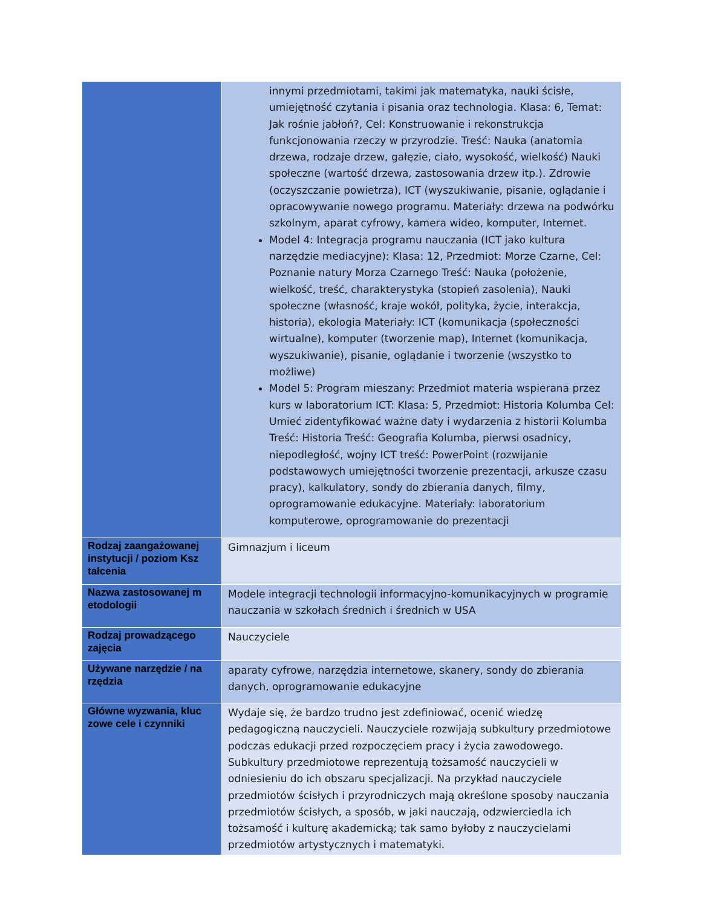| | innymi przedmiotami, takimi jak matematyka, nauki ścisłe, umiejętność czytania i pisania oraz technologia. Klasa: 6, Temat: Jak rośnie jabłoń?, Cel: Konstruowanie i rekonstrukcja funkcjonowania rzeczy w przyrodzie. Treść: Nauka (anatomia drzewa, rodzaje drzew, gałęzie, ciało, wysokość, wielkość) Nauki społeczne (wartość drzewa, zastosowania drzew itp.). Zdrowie (oczyszczanie powietrza), ICT (wyszukiwanie, pisanie, oglądanie i opracowywanie nowego programu. Materiały: drzewa na podwórku szkolnym, aparat cyfrowy, kamera wideo, komputer, Internet. Model 4: Integracja programu nauczania (ICT jako kultura narzędzie mediacyjne): Klasa: 12, Przedmiot: Morze Czarne, Cel: Poznanie natury Morza Czarnego Treść: Nauka (położenie, wielkość, treść, charakterystyka (stopień zasolenia), Nauki społeczne (własność, kraje wokół, polityka, życie, interakcja, historia), ekologia Materiały: ICT (komunikacja (społeczności wirtualne), komputer (tworzenie map), Internet (komunikacja, wyszukiwanie), pisanie, oglądanie i tworzenie (wszystko to możliwe) Model 5: Program mieszany: Przedmiot materia wspierana przez kurs w laboratorium ICT: Klasa: 5, Przedmiot: Historia Kolumba Cel: Umieć zidentyfikować ważne daty i wydarzenia z historii Kolumba Treść: Historia Treść: Geografia Kolumba, pierwsi osadnicy, niepodległość, wojny ICT treść: PowerPoint (rozwijanie podstawowych umiejętności tworzenie prezentacji, arkusze czasu pracy), kalkulatory, sondy do zbierania danych, filmy, oprogramowanie edukacyjne. Materiały: laboratorium komputerowe, oprogramowanie do prezentacji |
| Rodzaj zaangażowanej instytucji / poziom Ksz tałcenia | Gimnazjum i liceum |
| Nazwa zastosowanej m etodologii | Modele integracji technologii informacyjno-komunikacyjnych w programie nauczania w szkołach średnich i średnich w USA |
| Rodzaj prowadzącego zajęcia | Nauczyciele |
| Używane narzędzie / na rzędzia | aparaty cyfrowe, narzędzia internetowe, skanery, sondy do zbierania danych, oprogramowanie edukacyjne |
| Główne wyzwania, kluc zowe cele i czynniki | Wydaje się, że bardzo trudno jest zdefiniować, ocenić wiedzę pedagogiczną nauczycieli. Nauczyciele rozwijają subkultury przedmiotowe podczas edukacji przed rozpoczęciem pracy i życia zawodowego. Subkultury przedmiotowe reprezentują tożsamość nauczycieli w odniesieniu do ich obszaru specjalizacji. Na przykład nauczyciele przedmiotów ścisłych i przyrodniczych mają określone sposoby nauczania przedmiotów ścisłych, a sposób, w jaki nauczają, odzwierciedla ich tożsamość i kulturę akademicką; tak samo byłoby z nauczycielami przedmiotów artystycznych i matematyki. |